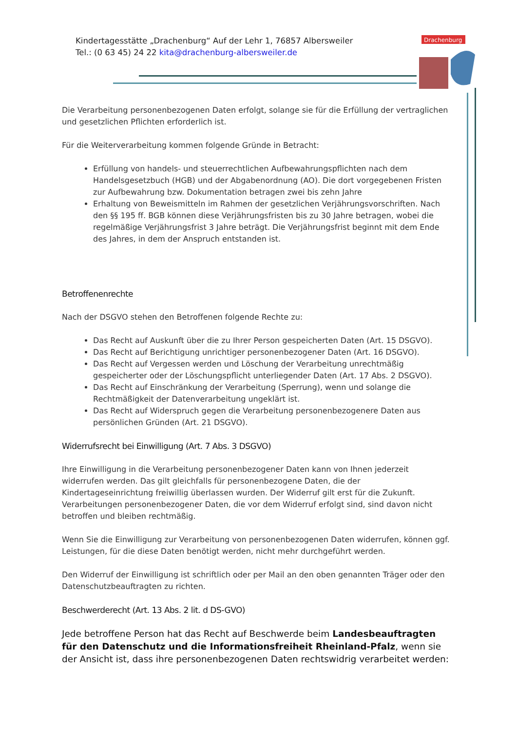Kindertagesstätte „Drachenburg“ Auf der Lehr 1, 76857 Albersweiler
Tel.: (0 63 45) 24 22 kita@drachenburg-albersweiler.de
Drachenburg
Die Verarbeitung personenbezogenen Daten erfolgt, solange sie für die Erfüllung der vertraglichen und gesetzlichen Pflichten erforderlich ist.
Für die Weiterverarbeitung kommen folgende Gründe in Betracht:
Erfüllung von handels- und steuerrechtlichen Aufbewahrungspflichten nach dem Handelsgesetzbuch (HGB) und der Abgabenordnung (AO). Die dort vorgegebenen Fristen zur Aufbewahrung bzw. Dokumentation betragen zwei bis zehn Jahre
Erhaltung von Beweismitteln im Rahmen der gesetzlichen Verjährungsvorschriften. Nach den §§ 195 ff. BGB können diese Verjährungsfristen bis zu 30 Jahre betragen, wobei die regelmäßige Verjährungsfrist 3 Jahre beträgt. Die Verjährungsfrist beginnt mit dem Ende des Jahres, in dem der Anspruch entstanden ist.
Betroffenenrechte
Nach der DSGVO stehen den Betroffenen folgende Rechte zu:
Das Recht auf Auskunft über die zu Ihrer Person gespeicherten Daten (Art. 15 DSGVO).
Das Recht auf Berichtigung unrichtiger personenbezogener Daten (Art. 16 DSGVO).
Das Recht auf Vergessen werden und Löschung der Verarbeitung unrechtmäßig gespeicherter oder der Löschungspflicht unterliegender Daten (Art. 17 Abs. 2 DSGVO).
Das Recht auf Einschränkung der Verarbeitung (Sperrung), wenn und solange die Rechtmäßigkeit der Datenverarbeitung ungeklärt ist.
Das Recht auf Widerspruch gegen die Verarbeitung personenbezogenere Daten aus persönlichen Gründen (Art. 21 DSGVO).
Widerrufsrecht bei Einwilligung (Art. 7 Abs. 3 DSGVO)
Ihre Einwilligung in die Verarbeitung personenbezogener Daten kann von Ihnen jederzeit widerrufen werden. Das gilt gleichfalls für personenbezogene Daten, die der Kindertageseinrichtung freiwillig überlassen wurden. Der Widerruf gilt erst für die Zukunft. Verarbeitungen personenbezogener Daten, die vor dem Widerruf erfolgt sind, sind davon nicht betroffen und bleiben rechtmäßig.
Wenn Sie die Einwilligung zur Verarbeitung von personenbezogenen Daten widerrufen, können ggf. Leistungen, für die diese Daten benötigt werden, nicht mehr durchgeführt werden.
Den Widerruf der Einwilligung ist schriftlich oder per Mail an den oben genannten Träger oder den Datenschutzbeauftragten zu richten.
Beschwerderecht (Art. 13 Abs. 2 lit. d DS-GVO)
Jede betroffene Person hat das Recht auf Beschwerde beim Landesbeauftragten für den Datenschutz und die Informationsfreiheit Rheinland-Pfalz, wenn sie der Ansicht ist, dass ihre personenbezogenen Daten rechtswidrig verarbeitet werden: